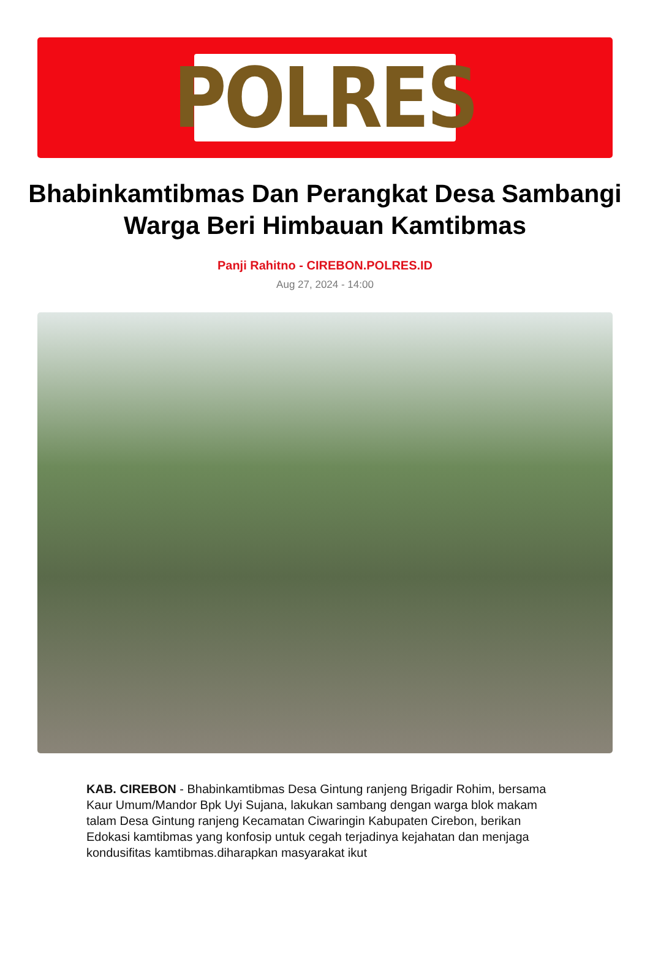POLRES
Bhabinkamtibmas Dan Perangkat Desa Sambangi Warga Beri Himbauan Kamtibmas
Panji Rahitno - CIREBON.POLRES.ID
Aug 27, 2024 - 14:00
KAB. CIREBON - Bhabinkamtibmas Desa Gintung ranjeng Brigadir Rohim, bersama Kaur Umum/Mandor Bpk Uyi Sujana, lakukan sambang dengan warga blok makam talam Desa Gintung ranjeng Kecamatan Ciwaringin Kabupaten Cirebon, berikan Edokasi kamtibmas yang konfosip untuk cegah terjadinya kejahatan dan menjaga kondusifitas kamtibmas.diharapkan masyarakat ikut